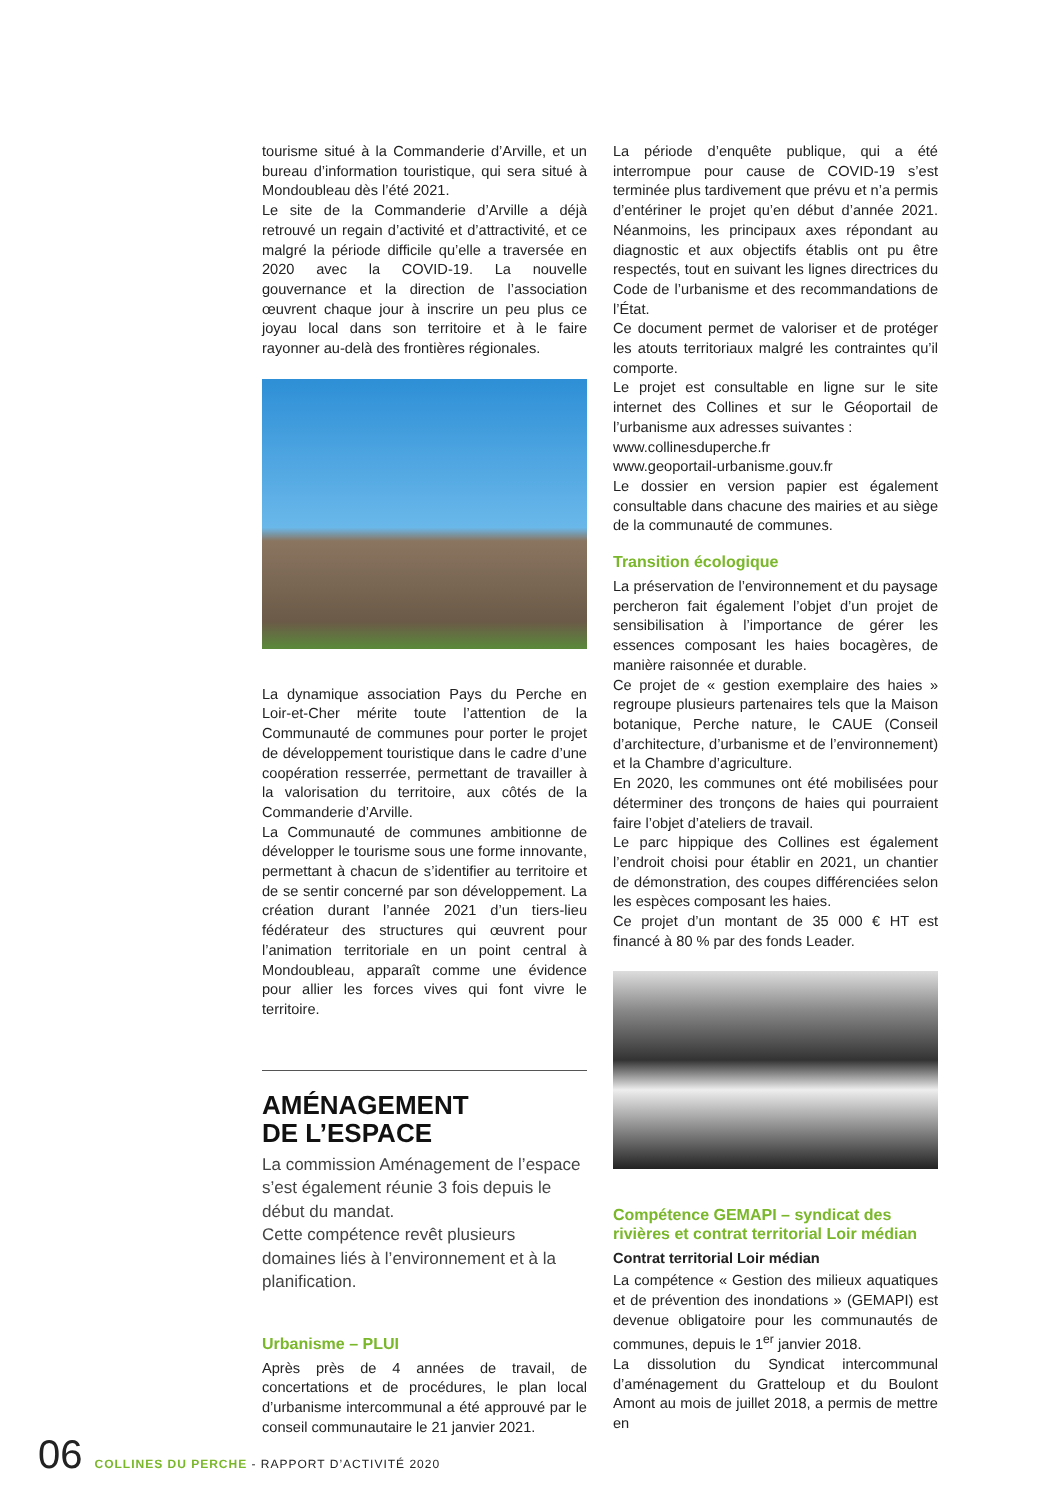tourisme situé à la Commanderie d’Arville, et un bureau d’information touristique, qui sera situé à Mondoubleau dès l’été 2021.
Le site de la Commanderie d’Arville a déjà retrouvé un regain d’activité et d’attractivité, et ce malgré la période difficile qu’elle a traversée en 2020 avec la COVID-19. La nouvelle gouvernance et la direction de l’association œuvrent chaque jour à inscrire un peu plus ce joyau local dans son territoire et à le faire rayonner au-delà des frontières régionales.
La dynamique association Pays du Perche en Loir-et-Cher mérite toute l’attention de la Communauté de communes pour porter le projet de développement touristique dans le cadre d’une coopération resserrée, permettant de travailler à la valorisation du territoire, aux côtés de la Commanderie d’Arville.
La Communauté de communes ambitionne de développer le tourisme sous une forme innovante, permettant à chacun de s’identifier au territoire et de se sentir concerné par son développement. La création durant l’année 2021 d’un tiers-lieu fédérateur des structures qui œuvrent pour l’animation territoriale en un point central à Mondoubleau, apparaît comme une évidence pour allier les forces vives qui font vivre le territoire.
AMÉNAGEMENT
DE L’ESPACE
La commission Aménagement de l’espace s’est également réunie 3 fois depuis le début du mandat.
Cette compétence revêt plusieurs domaines liés à l’environnement et à la planification.
Urbanisme – PLUI
Après près de 4 années de travail, de concertations et de procédures, le plan local d’urbanisme intercommunal a été approuvé par le conseil communautaire le 21 janvier 2021.
La période d’enquête publique, qui a été interrompue pour cause de COVID-19 s’est terminée plus tardivement que prévu et n’a permis d’entériner le projet qu’en début d’année 2021. Néanmoins, les principaux axes répondant au diagnostic et aux objectifs établis ont pu être respectés, tout en suivant les lignes directrices du Code de l’urbanisme et des recommandations de l’État.
Ce document permet de valoriser et de protéger les atouts territoriaux malgré les contraintes qu’il comporte.
Le projet est consultable en ligne sur le site internet des Collines et sur le Géoportail de l’urbanisme aux adresses suivantes :
www.collinesduperche.fr
www.geoportail-urbanisme.gouv.fr
Le dossier en version papier est également consultable dans chacune des mairies et au siège de la communauté de communes.
Transition écologique
La préservation de l’environnement et du paysage percheron fait également l’objet d’un projet de sensibilisation à l’importance de gérer les essences composant les haies bocagères, de manière raisonnée et durable.
Ce projet de « gestion exemplaire des haies » regroupe plusieurs partenaires tels que la Maison botanique, Perche nature, le CAUE (Conseil d’architecture, d’urbanisme et de l’environnement) et la Chambre d’agriculture.
En 2020, les communes ont été mobilisées pour déterminer des tronçons de haies qui pourraient faire l’objet d’ateliers de travail.
Le parc hippique des Collines est également l’endroit choisi pour établir en 2021, un chantier de démonstration, des coupes différenciées selon les espèces composant les haies.
Ce projet d’un montant de 35 000 € HT est financé à 80 % par des fonds Leader.
Compétence GEMAPI – syndicat des rivières et contrat territorial Loir médian
Contrat territorial Loir médian
La compétence « Gestion des milieux aquatiques et de prévention des inondations » (GEMAPI) est devenue obligatoire pour les communautés de communes, depuis le 1<sup>er</sup> janvier 2018.
La dissolution du Syndicat intercommunal d’aménagement du Gratteloup et du Boulont Amont au mois de juillet 2018, a permis de mettre en
06 COLLINES DU PERCHE - RAPPORT D’ACTIVITÉ 2020